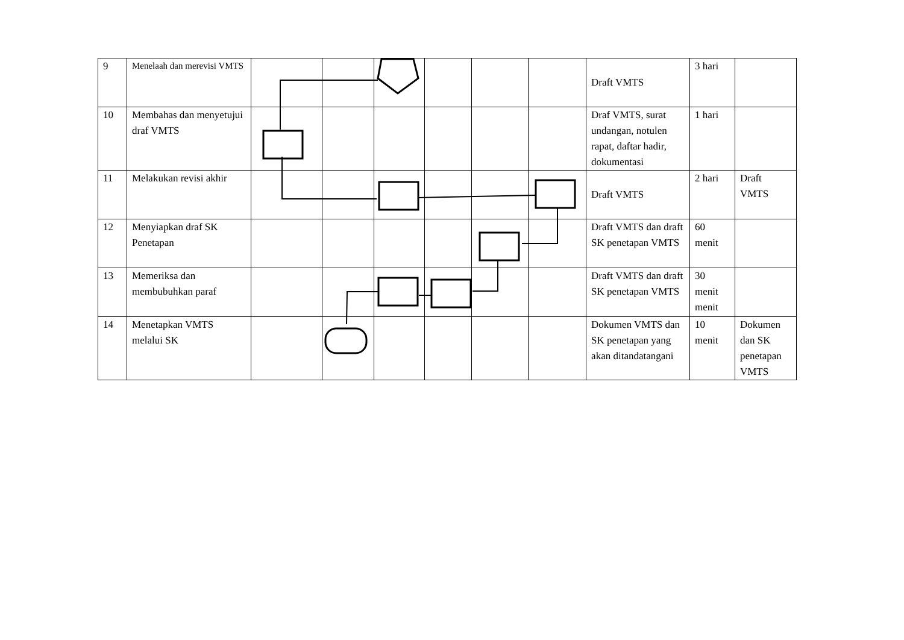| 9 | Menelaah dan merevisi VMTS | | | | | | | Draft VMTS | 3 hari | |
| 10 | Membahas dan menyetujui draf VMTS | | | | | | | Draf VMTS, surat undangan, notulen rapat, daftar hadir, dokumentasi | 1 hari | |
| 11 | Melakukan revisi akhir | | | | | | | Draft VMTS | 2 hari | Draft VMTS |
| 12 | Menyiapkan draf SK Penetapan | | | | | | | Draft VMTS dan draft SK penetapan VMTS | 60 menit | |
| 13 | Memeriksa dan membubuhkan paraf | | | | | | | Draft VMTS dan draft SK penetapan VMTS | 30 menit menit | |
| 14 | Menetapkan VMTS melalui SK | | | | | | | Dokumen VMTS dan SK penetapan yang akan ditandatangani | 10 menit | Dokumen dan SK penetapan VMTS |